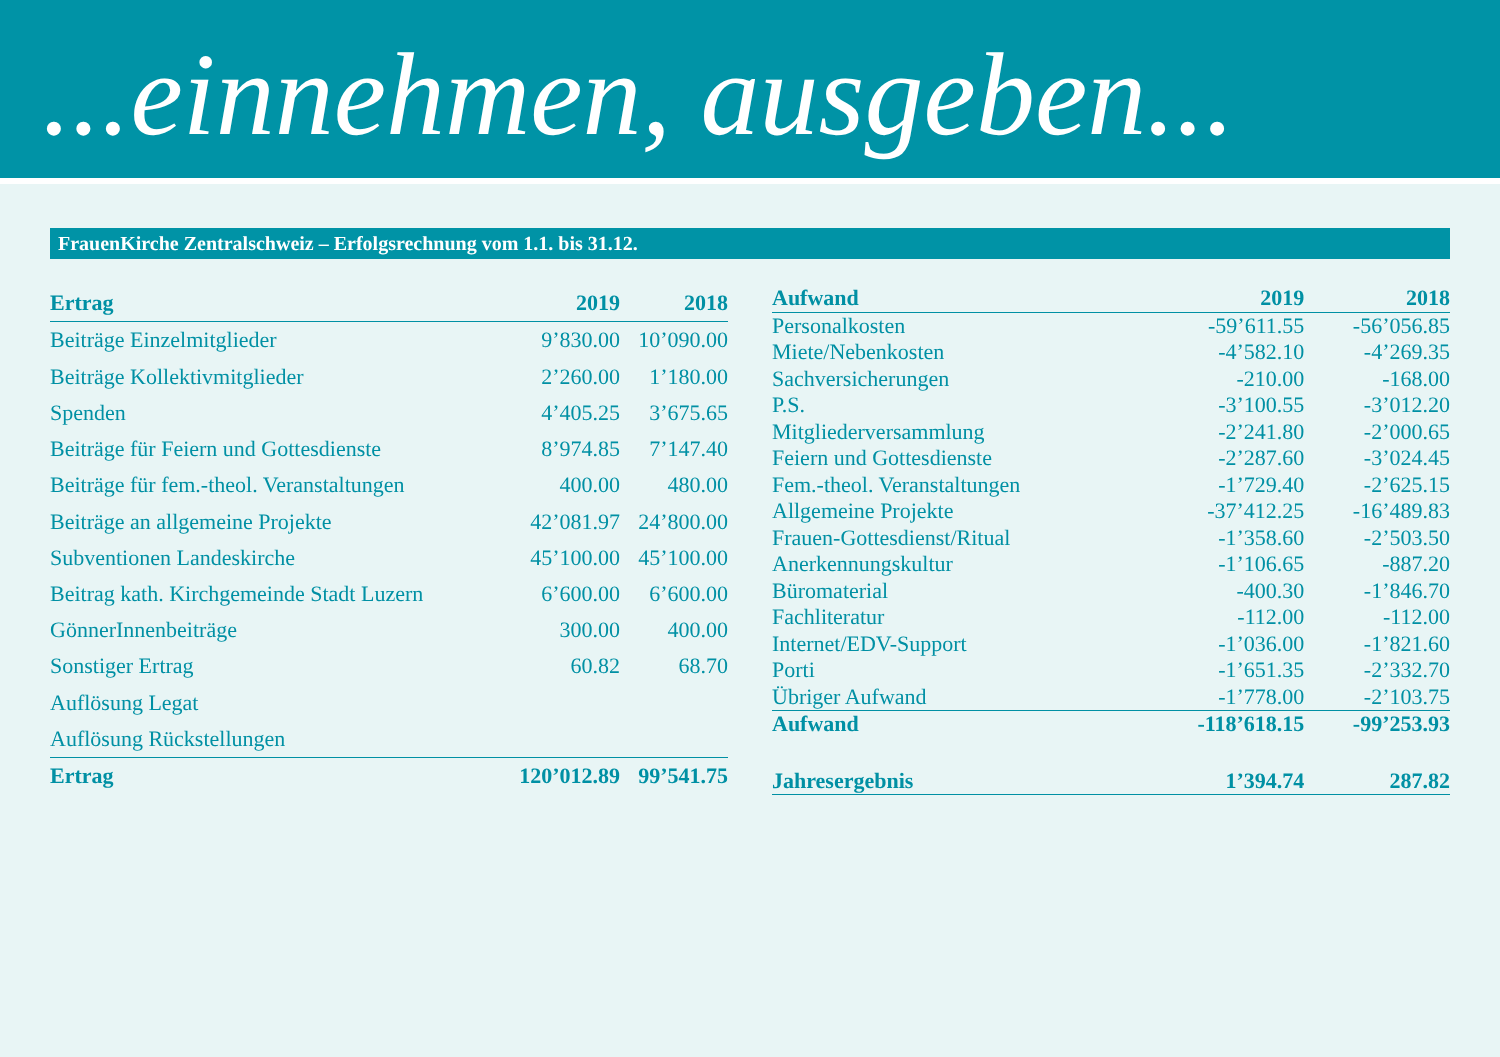...einnehmen, ausgeben...
FrauenKirche Zentralschweiz – Erfolgsrechnung vom 1.1. bis 31.12.
| Ertrag | 2019 | 2018 |
| --- | --- | --- |
| Beiträge Einzelmitglieder | 9’830.00 | 10’090.00 |
| Beiträge Kollektivmitglieder | 2’260.00 | 1’180.00 |
| Spenden | 4’405.25 | 3’675.65 |
| Beiträge für Feiern und Gottesdienste | 8’974.85 | 7’147.40 |
| Beiträge für fem.-theol. Veranstaltungen | 400.00 | 480.00 |
| Beiträge an allgemeine Projekte | 42’081.97 | 24’800.00 |
| Subventionen Landeskirche | 45’100.00 | 45’100.00 |
| Beitrag kath. Kirchgemeinde Stadt Luzern | 6’600.00 | 6’600.00 |
| GönnerInnenbeiträge | 300.00 | 400.00 |
| Sonstiger Ertrag | 60.82 | 68.70 |
| Auflösung Legat | | |
| Auflösung Rückstellungen | | |
| Ertrag | 120’012.89 | 99’541.75 |
| Aufwand | 2019 | 2018 |
| --- | --- | --- |
| Personalkosten | -59’611.55 | -56’056.85 |
| Miete/Nebenkosten | -4’582.10 | -4’269.35 |
| Sachversicherungen | -210.00 | -168.00 |
| P.S. | -3’100.55 | -3’012.20 |
| Mitgliederversammlung | -2’241.80 | -2’000.65 |
| Feiern und Gottesdienste | -2’287.60 | -3’024.45 |
| Fem.-theol. Veranstaltungen | -1’729.40 | -2’625.15 |
| Allgemeine Projekte | -37’412.25 | -16’489.83 |
| Frauen-Gottesdienst/Ritual | -1’358.60 | -2’503.50 |
| Anerkennungskultur | -1’106.65 | -887.20 |
| Büromaterial | -400.30 | -1’846.70 |
| Fachliteratur | -112.00 | -112.00 |
| Internet/EDV-Support | -1’036.00 | -1’821.60 |
| Porti | -1’651.35 | -2’332.70 |
| Übriger Aufwand | -1’778.00 | -2’103.75 |
| Aufwand | -118’618.15 | -99’253.93 |
| Jahresergebnis | 1’394.74 | 287.82 |